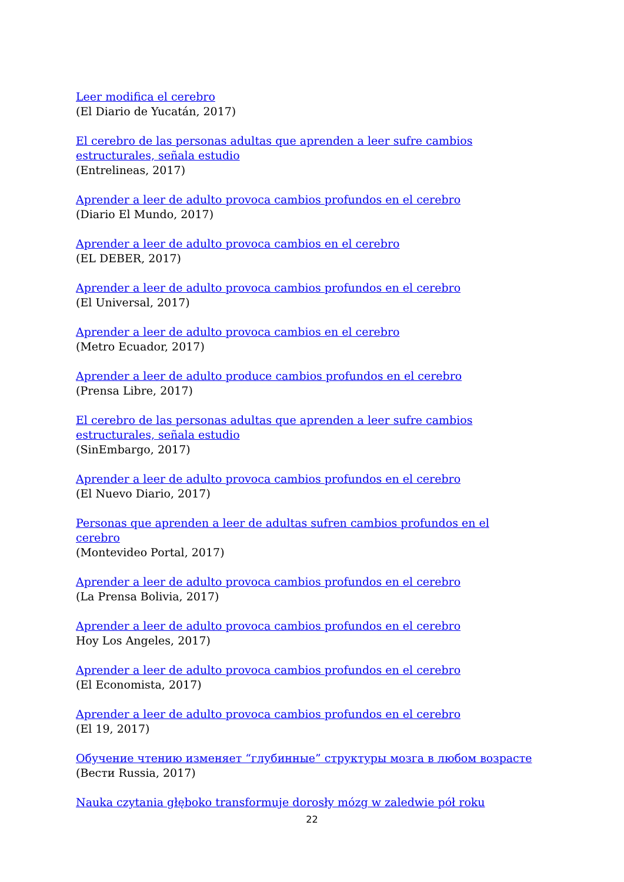Leer modifica el cerebro
(El Diario de Yucatán, 2017)
El cerebro de las personas adultas que aprenden a leer sufre cambios estructurales, señala estudio
(Entrelineas, 2017)
Aprender a leer de adulto provoca cambios profundos en el cerebro
(Diario El Mundo, 2017)
Aprender a leer de adulto provoca cambios en el cerebro
(EL DEBER, 2017)
Aprender a leer de adulto provoca cambios profundos en el cerebro
(El Universal, 2017)
Aprender a leer de adulto provoca cambios en el cerebro
(Metro Ecuador, 2017)
Aprender a leer de adulto produce cambios profundos en el cerebro
(Prensa Libre, 2017)
El cerebro de las personas adultas que aprenden a leer sufre cambios estructurales, señala estudio
(SinEmbargo, 2017)
Aprender a leer de adulto provoca cambios profundos en el cerebro
(El Nuevo Diario, 2017)
Personas que aprenden a leer de adultas sufren cambios profundos en el cerebro
(Montevideo Portal, 2017)
Aprender a leer de adulto provoca cambios profundos en el cerebro
(La Prensa Bolivia, 2017)
Aprender a leer de adulto provoca cambios profundos en el cerebro
Hoy Los Angeles, 2017)
Aprender a leer de adulto provoca cambios profundos en el cerebro
(El Economista, 2017)
Aprender a leer de adulto provoca cambios profundos en el cerebro
(El 19, 2017)
Обучение чтению изменяет “глубинные” структуры мозга в любом возрасте
(Вести Russia, 2017)
Nauka czytania głęboko transformuje dorosły mózg w zaledwie pół roku
22